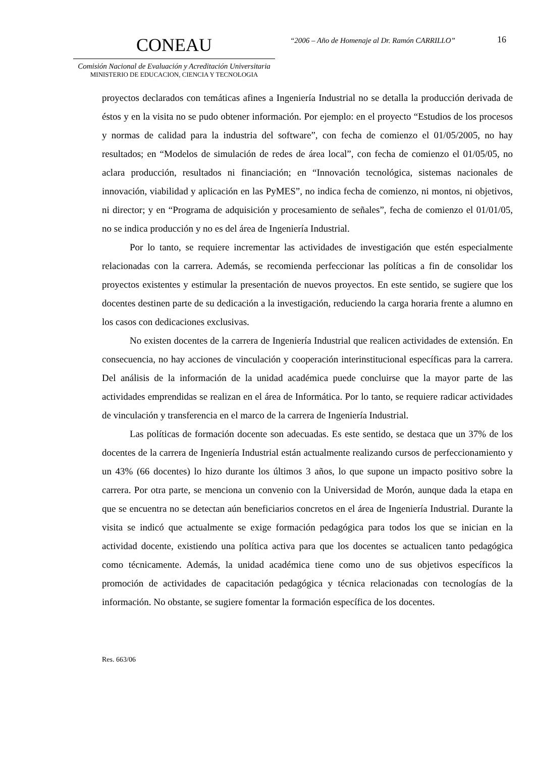CONEAU
Comisión Nacional de Evaluación y Acreditación Universitaria
MINISTERIO DE EDUCACION, CIENCIA Y TECNOLOGIA
“2006 – Año de Homenaje al Dr. Ramón CARRILLO”
16
proyectos declarados con temáticas afines a Ingeniería Industrial no se detalla la producción derivada de éstos y en la visita no se pudo obtener información. Por ejemplo: en el proyecto “Estudios de los procesos y normas de calidad para la industria del software”, con fecha de comienzo el 01/05/2005, no hay resultados; en “Modelos de simulación de redes de área local”, con fecha de comienzo el 01/05/05, no aclara producción, resultados ni financiación; en “Innovación tecnológica, sistemas nacionales de innovación, viabilidad y aplicación en las PyMES”, no indica fecha de comienzo, ni montos, ni objetivos, ni director; y en “Programa de adquisición y procesamiento de señales”, fecha de comienzo el 01/01/05, no se indica producción y no es del área de Ingeniería Industrial.
Por lo tanto, se requiere incrementar las actividades de investigación que estén especialmente relacionadas con la carrera. Además, se recomienda perfeccionar las políticas a fin de consolidar los proyectos existentes y estimular la presentación de nuevos proyectos. En este sentido, se sugiere que los docentes destinen parte de su dedicación a la investigación, reduciendo la carga horaria frente a alumno en los casos con dedicaciones exclusivas.
No existen docentes de la carrera de Ingeniería Industrial que realicen actividades de extensión. En consecuencia, no hay acciones de vinculación y cooperación interinstitucional específicas para la carrera. Del análisis de la información de la unidad académica puede concluirse que la mayor parte de las actividades emprendidas se realizan en el área de Informática. Por lo tanto, se requiere radicar actividades de vinculación y transferencia en el marco de la carrera de Ingeniería Industrial.
Las políticas de formación docente son adecuadas. Es este sentido, se destaca que un 37% de los docentes de la carrera de Ingeniería Industrial están actualmente realizando cursos de perfeccionamiento y un 43% (66 docentes) lo hizo durante los últimos 3 años, lo que supone un impacto positivo sobre la carrera. Por otra parte, se menciona un convenio con la Universidad de Morón, aunque dada la etapa en que se encuentra no se detectan aún beneficiarios concretos en el área de Ingeniería Industrial. Durante la visita se indicó que actualmente se exige formación pedagógica para todos los que se inician en la actividad docente, existiendo una política activa para que los docentes se actualicen tanto pedagógica como técnicamente. Además, la unidad académica tiene como uno de sus objetivos específicos la promoción de actividades de capacitación pedagógica y técnica relacionadas con tecnologías de la información. No obstante, se sugiere fomentar la formación específica de los docentes.
Res. 663/06